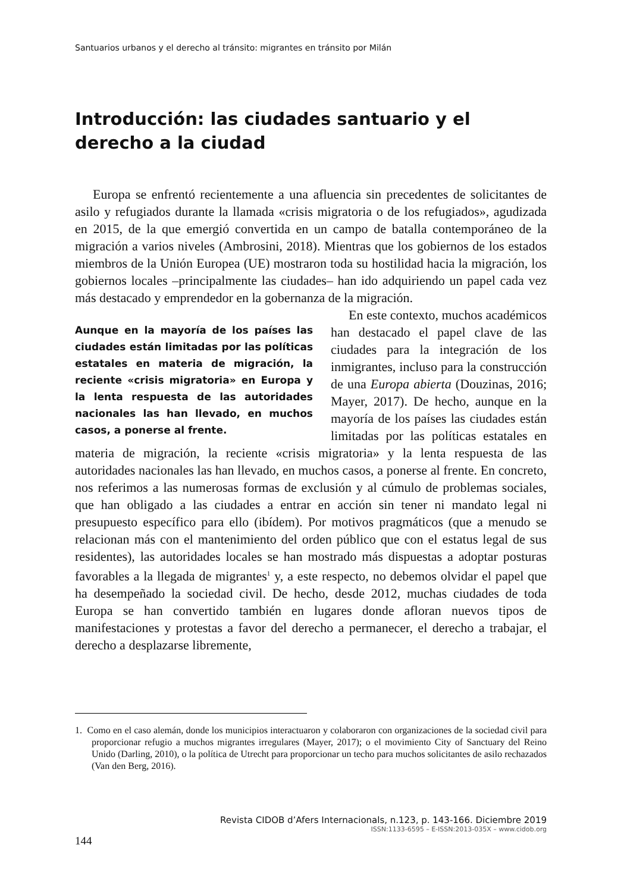Santuarios urbanos y el derecho al tránsito: migrantes en tránsito por Milán
Introducción: las ciudades santuario y el derecho a la ciudad
Europa se enfrentó recientemente a una afluencia sin precedentes de solicitantes de asilo y refugiados durante la llamada «crisis migratoria o de los refugiados», agudizada en 2015, de la que emergió convertida en un campo de batalla contemporáneo de la migración a varios niveles (Ambrosini, 2018). Mientras que los gobiernos de los estados miembros de la Unión Europea (UE) mostraron toda su hostilidad hacia la migración, los gobiernos locales –principalmente las ciudades– han ido adquiriendo un papel cada vez más destacado y emprendedor en la gobernanza de la migración.
Aunque en la mayoría de los países las ciudades están limitadas por las políticas estatales en materia de migración, la reciente «crisis migratoria» en Europa y la lenta respuesta de las autoridades nacionales las han llevado, en muchos casos, a ponerse al frente.
En este contexto, muchos académicos han destacado el papel clave de las ciudades para la integración de los inmigrantes, incluso para la construcción de una Europa abierta (Douzinas, 2016; Mayer, 2017). De hecho, aunque en la mayoría de los países las ciudades están limitadas por las políticas estatales en materia de migración, la reciente «crisis migratoria» y la lenta respuesta de las autoridades nacionales las han llevado, en muchos casos, a ponerse al frente. En concreto, nos referimos a las numerosas formas de exclusión y al cúmulo de problemas sociales, que han obligado a las ciudades a entrar en acción sin tener ni mandato legal ni presupuesto específico para ello (ibídem). Por motivos pragmáticos (que a menudo se relacionan más con el mantenimiento del orden público que con el estatus legal de sus residentes), las autoridades locales se han mostrado más dispuestas a adoptar posturas favorables a la llegada de migrantes<sup>1</sup> y, a este respecto, no debemos olvidar el papel que ha desempeñado la sociedad civil. De hecho, desde 2012, muchas ciudades de toda Europa se han convertido también en lugares donde afloran nuevos tipos de manifestaciones y protestas a favor del derecho a permanecer, el derecho a trabajar, el derecho a desplazarse libremente,
1. Como en el caso alemán, donde los municipios interactuaron y colaboraron con organizaciones de la sociedad civil para proporcionar refugio a muchos migrantes irregulares (Mayer, 2017); o el movimiento City of Sanctuary del Reino Unido (Darling, 2010), o la política de Utrecht para proporcionar un techo para muchos solicitantes de asilo rechazados (Van den Berg, 2016).
Revista CIDOB d’Afers Internacionals, n.123, p. 143-166. Diciembre 2019
ISSN:1133-6595 – E-ISSN:2013-035X – www.cidob.org
144